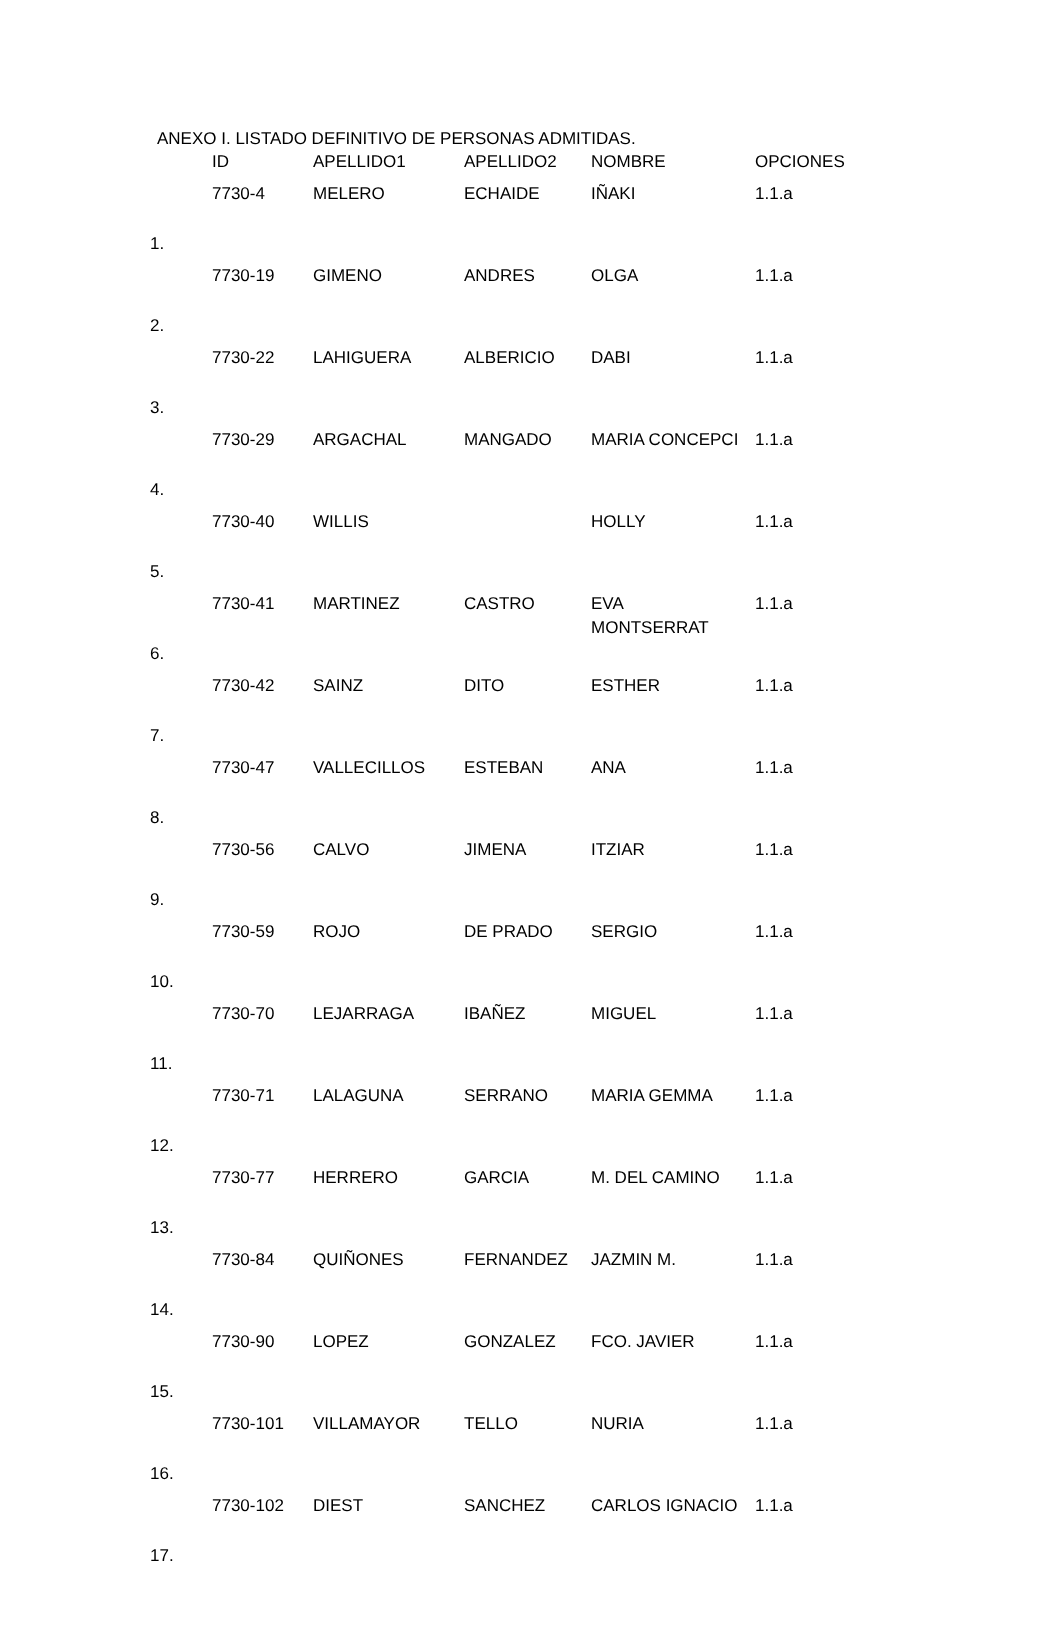ANEXO I. LISTADO DEFINITIVO DE PERSONAS ADMITIDAS.
| | ID | APELLIDO1 | APELLIDO2 | NOMBRE | OPCIONES |
| --- | --- | --- | --- | --- | --- |
| 1. | 7730-4 | MELERO | ECHAIDE | IÑAKI | 1.1.a |
| 2. | 7730-19 | GIMENO | ANDRES | OLGA | 1.1.a |
| 3. | 7730-22 | LAHIGUERA | ALBERICIO | DABI | 1.1.a |
| 4. | 7730-29 | ARGACHAL | MANGADO | MARIA CONCEPCI | 1.1.a |
| 5. | 7730-40 | WILLIS | | HOLLY | 1.1.a |
| 6. | 7730-41 | MARTINEZ | CASTRO | EVA MONTSERRAT | 1.1.a |
| 7. | 7730-42 | SAINZ | DITO | ESTHER | 1.1.a |
| 8. | 7730-47 | VALLECILLOS | ESTEBAN | ANA | 1.1.a |
| 9. | 7730-56 | CALVO | JIMENA | ITZIAR | 1.1.a |
| 10. | 7730-59 | ROJO | DE PRADO | SERGIO | 1.1.a |
| 11. | 7730-70 | LEJARRAGA | IBAÑEZ | MIGUEL | 1.1.a |
| 12. | 7730-71 | LALAGUNA | SERRANO | MARIA GEMMA | 1.1.a |
| 13. | 7730-77 | HERRERO | GARCIA | M. DEL CAMINO | 1.1.a |
| 14. | 7730-84 | QUIÑONES | FERNANDEZ | JAZMIN M. | 1.1.a |
| 15. | 7730-90 | LOPEZ | GONZALEZ | FCO. JAVIER | 1.1.a |
| 16. | 7730-101 | VILLAMAYOR | TELLO | NURIA | 1.1.a |
| 17. | 7730-102 | DIEST | SANCHEZ | CARLOS IGNACIO | 1.1.a |